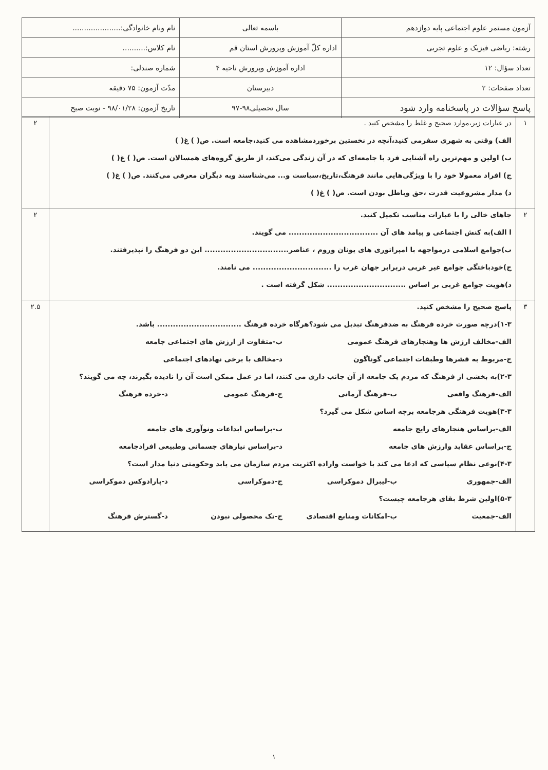| آزمون مستمر علوم اجتماعی پایه دوازدهم | باسمه تعالی | نام ونام خانوادگی:..................... |
| رشته: ریاضی فیزیک و علوم تجربی | اداره کلّ آموزش وپرورش استان قم | نام کلاس:.......... |
| تعداد سؤال: ۱۲ | اداره آموزش وپرورش ناحیه ۴ | شماره صندلی: |
| تعداد صفحات: ۲ | دبیرستان | مدّت آزمون: ۷۵ دقیقه |
| پاسخ سؤالات در پاسخنامه وارد شود | سال تحصیلی۹۸-۹۷ | تاریخ آزمون: ۹۸/۰۱/۲۸ - نوبت صبح |
| ۱ | در عبارات زیر،موارد صحیح و غلط را مشخص کنید . الف) وقتی به شهری سفرمی کنید،آنچه در نخستین برخوردمشاهده می کنید،جامعه است. ص( ) غ( ) ب) اولین و مهم‌ترین راه آشنایی فرد با جامعه‌ای که در آن زندگی می‌کند، از طریق گروه‌های همسالان است. ص( ) غ( ) ج) افراد معمولا خود را با ویژگی‌هایی مانند فرهنگ،تاریخ،سیاست و... می‌شناسند وبه دیگران معرفی می‌کنند. ص( ) غ( ) د) مدار مشروعیت قدرت ،حق وباطل بودن است. ص( ) غ( ) | ۲ |
| ۲ | جاهای خالی را با عبارات مناسب تکمیل کنید. ا الف)به کنش اجتماعی و پیامد های آن .................................. می گویند. ب)جوامع اسلامی درمواجهه با امپراتوری های یونان وروم ، عناصر................................ این دو فرهنگ را نپذیرفتند. ج)خودباختگی جوامع غیر غربی دربرابر جهان غرب را .............................. می نامند. د)هویت جوامع غربی بر اساس .............................. شکل گرفته است . | ۲ |
| ۳ | پاسخ صحیح را مشخص کنید. ۱-۳)درچه صورت خرده فرهنگ به ضدفرهنگ تبدیل می شود؟هرگاه خرده فرهنگ ................................ باشد. الف-مخالف ارزش ها وهنجارهای فرهنگ عمومی ب-متفاوت از ارزش های اجتماعی جامعه ج-مربوط به قشرها وطبقات اجتماعی گوناگون د-مخالف با برخی نهادهای اجتماعی ۲-۳)به بخشی از فرهنگ که مردم یک جامعه از آن جانب داری می کنند، اما در عمل ممکن است آن را نادیده بگیرند، چه می گویند؟ الف-فرهنگ واقعی ب-فرهنگ آرمانی ج-فرهنگ عمومی د-خرده فرهنگ ۳-۳)هویت فرهنگی هرجامعه برچه اساس شکل می گیرد؟ الف-براساس هنجارهای رایج جامعه ب-براساس ابداعات ونوآوری های جامعه ج-براساس عقاید وارزش های جامعه د-براساس نیازهای جسمانی وطبیعی افرادجامعه ۴-۳)نوعی نظام سیاسی که ادعا می کند با خواست واراده اکثریت مردم سازمان می یابد وحکومتی دنیا مدار است؟ الف-جمهوری ب-لیبرال دموکراسی ج-دموکراسی د-پارادوکس دموکراسی ۵-۳)اولین شرط بقای هرجامعه چیست؟ الف-جمعیت ب-امکانات ومنابع اقتصادی ج-تک محصولی نبودن د-گسترش فرهنگ | ۲.۵ |
۱